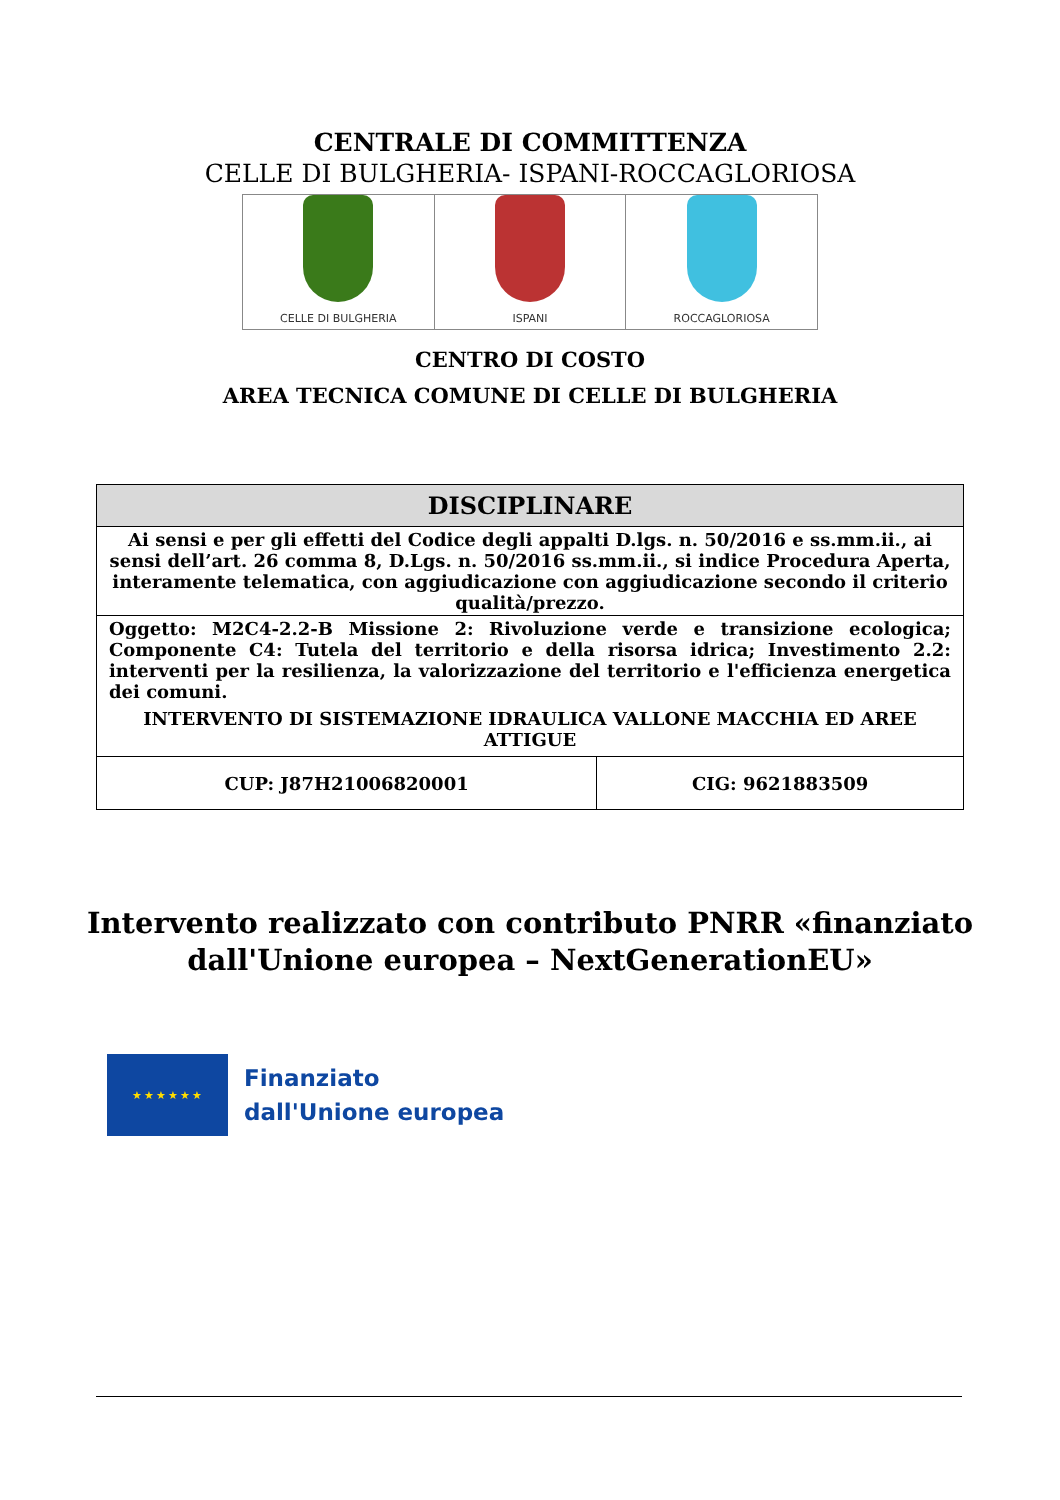CENTRALE DI COMMITTENZA
CELLE DI BULGHERIA- ISPANI-ROCCAGLORIOSA
CELLE DI BULGHERIA ISPANI ROCCAGLORIOSA
CENTRO DI COSTO
AREA TECNICA COMUNE DI CELLE DI BULGHERIA
| DISCIPLINARE | |
| --- | --- |
| Ai sensi e per gli effetti del Codice degli appalti D.lgs. n. 50/2016 e ss.mm.ii., ai sensi dell’art. 26 comma 8, D.Lgs. n. 50/2016 ss.mm.ii., si indice Procedura Aperta, interamente telematica, con aggiudicazione con aggiudicazione secondo il criterio qualità/prezzo. | |
| Oggetto: M2C4-2.2-B Missione 2: Rivoluzione verde e transizione ecologica; Componente C4: Tutela del territorio e della risorsa idrica; Investimento 2.2: interventi per la resilienza, la valorizzazione del territorio e l'efficienza energetica dei comuni. INTERVENTO DI SISTEMAZIONE IDRAULICA VALLONE MACCHIA ED AREE ATTIGUE | |
| CUP: J87H21006820001 | CIG: 9621883509 |
Intervento realizzato con contributo PNRR «finanziato dall'Unione europea – NextGenerationEU»
★★★★★★
Finanziato
dall'Unione europea